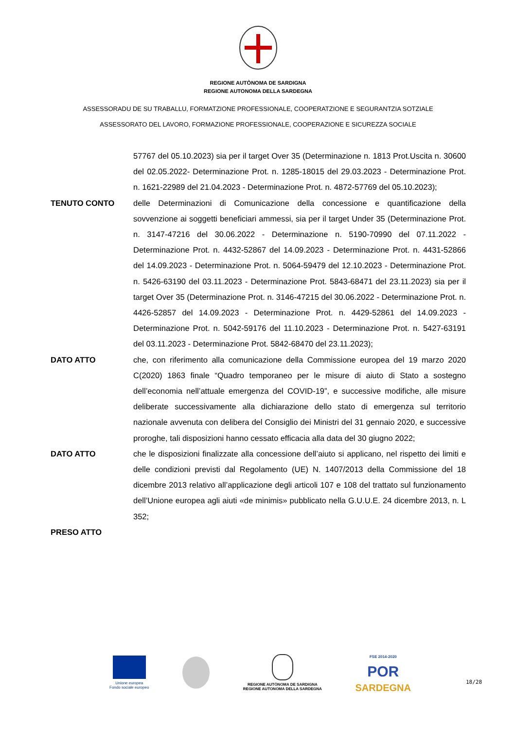REGIONE AUTÒNOMA DE SARDIGNA
REGIONE AUTONOMA DELLA SARDEGNA
ASSESSORADU DE SU TRABALLU, FORMATZIONE PROFESSIONALE, COOPERATZIONE E SEGURANTZIA SOTZIALE
ASSESSORATO DEL LAVORO, FORMAZIONE PROFESSIONALE, COOPERAZIONE E SICUREZZA SOCIALE
57767 del 05.10.2023) sia per il target Over 35 (Determinazione n. 1813 Prot.Uscita n. 30600 del 02.05.2022- Determinazione Prot. n. 1285-18015 del 29.03.2023 - Determinazione Prot. n. 1621-22989 del 21.04.2023 - Determinazione Prot. n. 4872-57769 del 05.10.2023);
TENUTO CONTO delle Determinazioni di Comunicazione della concessione e quantificazione della sovvenzione ai soggetti beneficiari ammessi, sia per il target Under 35 (Determinazione Prot. n. 3147-47216 del 30.06.2022 - Determinazione n. 5190-70990 del 07.11.2022 - Determinazione Prot. n. 4432-52867 del 14.09.2023 - Determinazione Prot. n. 4431-52866 del 14.09.2023 - Determinazione Prot. n. 5064-59479 del 12.10.2023 - Determinazione Prot. n. 5426-63190 del 03.11.2023 - Determinazione Prot. 5843-68471 del 23.11.2023) sia per il target Over 35 (Determinazione Prot. n. 3146-47215 del 30.06.2022 - Determinazione Prot. n. 4426-52857 del 14.09.2023 - Determinazione Prot. n. 4429-52861 del 14.09.2023 - Determinazione Prot. n. 5042-59176 del 11.10.2023 - Determinazione Prot. n. 5427-63191 del 03.11.2023 - Determinazione Prot. 5842-68470 del 23.11.2023);
DATO ATTO che, con riferimento alla comunicazione della Commissione europea del 19 marzo 2020 C(2020) 1863 finale “Quadro temporaneo per le misure di aiuto di Stato a sostegno dell’economia nell’attuale emergenza del COVID-19”, e successive modifiche, alle misure deliberate successivamente alla dichiarazione dello stato di emergenza sul territorio nazionale avvenuta con delibera del Consiglio dei Ministri del 31 gennaio 2020, e successive proroghe, tali disposizioni hanno cessato efficacia alla data del 30 giugno 2022;
DATO ATTO che le disposizioni finalizzate alla concessione dell’aiuto si applicano, nel rispetto dei limiti e delle condizioni previsti dal Regolamento (UE) N. 1407/2013 della Commissione del 18 dicembre 2013 relativo all’applicazione degli articoli 107 e 108 del trattato sul funzionamento dell’Unione europea agli aiuti «de minimis» pubblicato nella G.U.U.E. 24 dicembre 2013, n. L 352;
PRESO ATTO
Unione europea
Fondo sociale europeo
REGIONE AUTÒNOMA DE SARDIGNA
REGIONE AUTONOMA DELLA SARDEGNA
FSE 2014-2020
POR
SARDEGNA
18/28